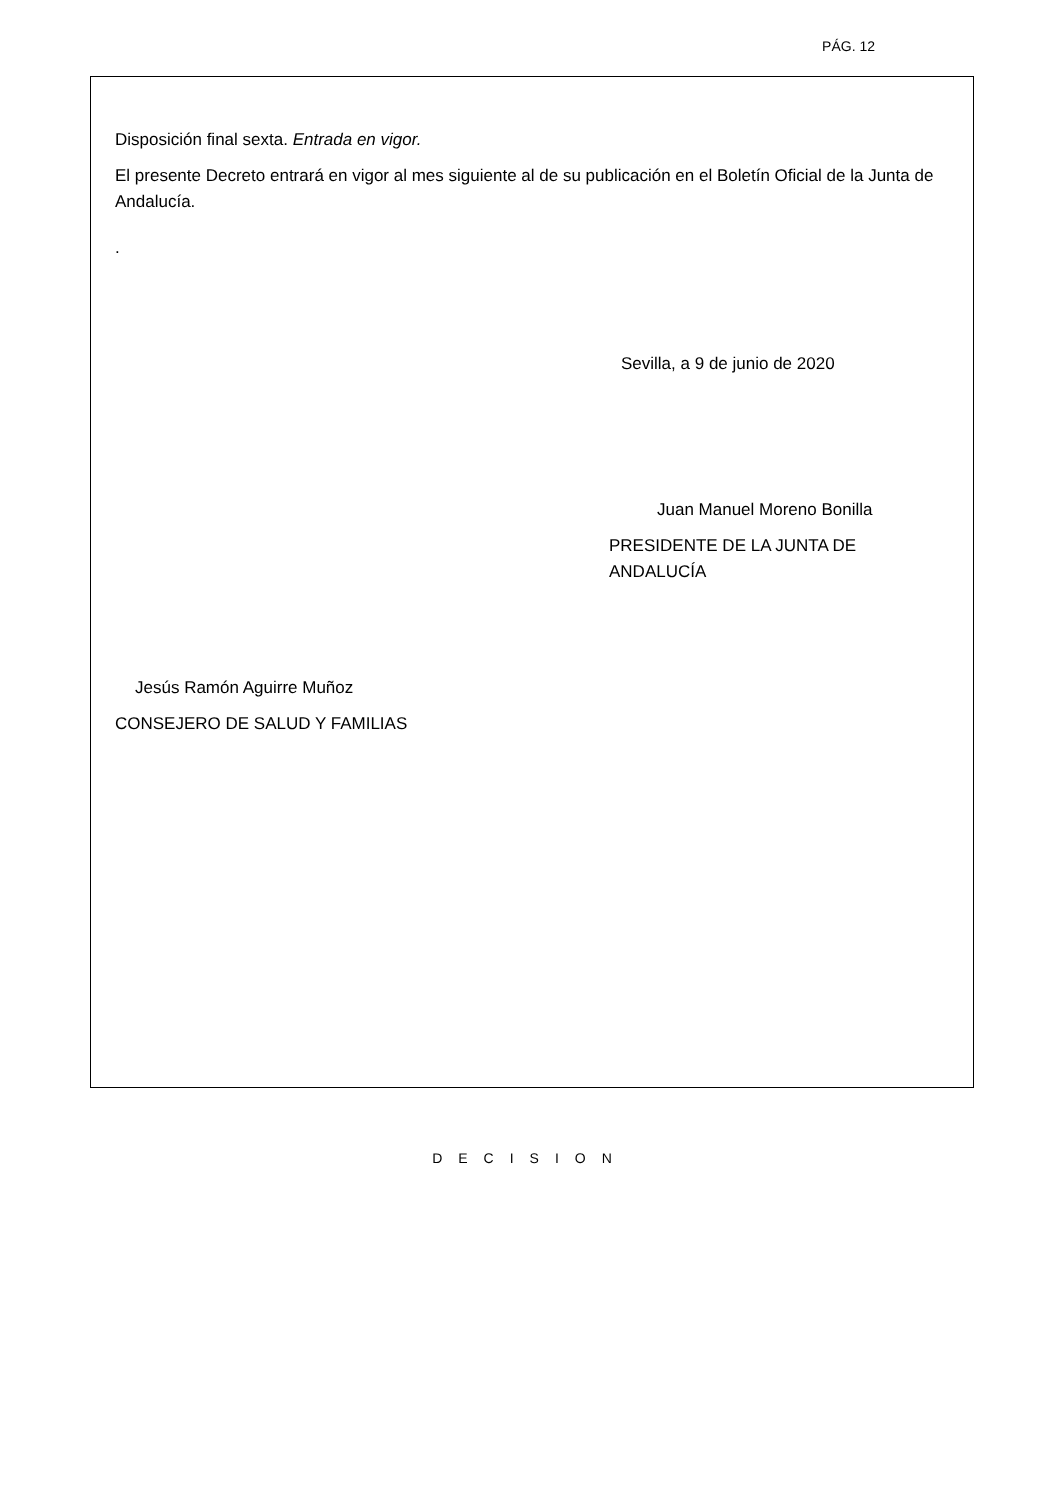PÁG. 12
Disposición final sexta. Entrada en vigor.
El presente Decreto entrará en vigor al mes siguiente al de su publicación en el Boletín Oficial de la Junta de Andalucía.
.
Sevilla, a 9 de junio de 2020
Juan Manuel Moreno Bonilla
PRESIDENTE DE LA JUNTA DE ANDALUCÍA
Jesús Ramón Aguirre Muñoz
CONSEJERO DE SALUD Y FAMILIAS
DECISION